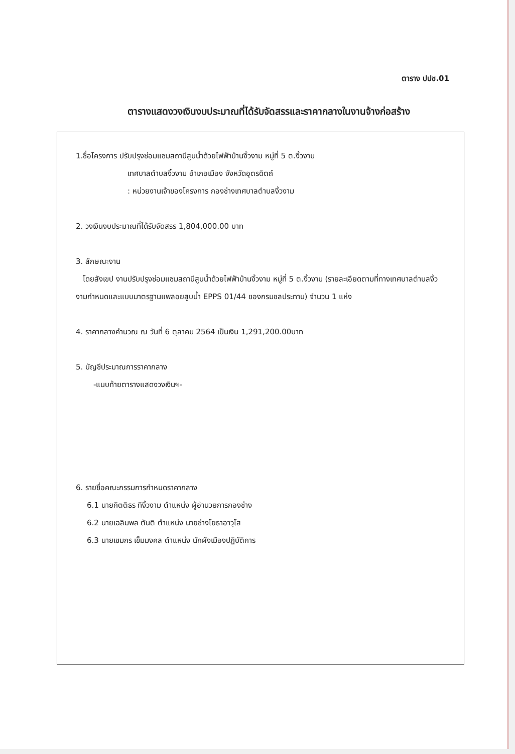ตาราง ปปช.01
ตารางแสดงวงเงินงบประมาณที่ได้รับจัดสรรและราคากลางในงานจ้างก่อสร้าง
1.ชื่อโครงการ ปรับปรุงซ่อมแซมสถานีสูบน้ำด้วยไฟฟ้าบ้านงิ้วงาม หมู่ที่ 5 ต.งิ้วงาม
เทศบาลตำบลงิ้วงาม อำเภอเมือง จังหวัดอุตรดิตถ์
: หน่วยงานเจ้าของโครงการ กองช่างเทศบาลตำบลงิ้วงาม
2. วงเงินงบประมาณที่ได้รับจัดสรร 1,804,000.00 บาท
3. ลักษณะงาน
โดยสังเขป งานปรับปรุงซ่อมแซมสถานีสูบน้ำด้วยไฟฟ้าบ้านงิ้วงาม หมู่ที่ 5 ต.งิ้วงาม (รายละเอียดตามที่ทางเทศบาลตำบลงิ้วงามกำหนดและแบบมาตรฐานแพลอยสูบน้ำ EPPS 01/44 ของกรมชลประทาน) จำนวน 1 แห่ง
4. ราคากลางคำนวณ ณ วันที่ 6 ตุลาคม 2564 เป็นเงิน 1,291,200.00บาท
5. บัญชีประมาณการราคากลาง
-แนบท้ายตารางแสดงวงเงินฯ-
6. รายชื่อคณะกรรมการกำหนดราคากลาง
6.1 นายกิตติธร ทิงิ้วงาม ตำแหน่ง ผู้อำนวยการกองช่าง
6.2 นายเฉลิมพล ตันติ ตำแหน่ง นายช่างโยธาอาวุโส
6.3 นายเขมกร เข็มมงคล ตำแหน่ง นักผังเมืองปฏิบัติการ